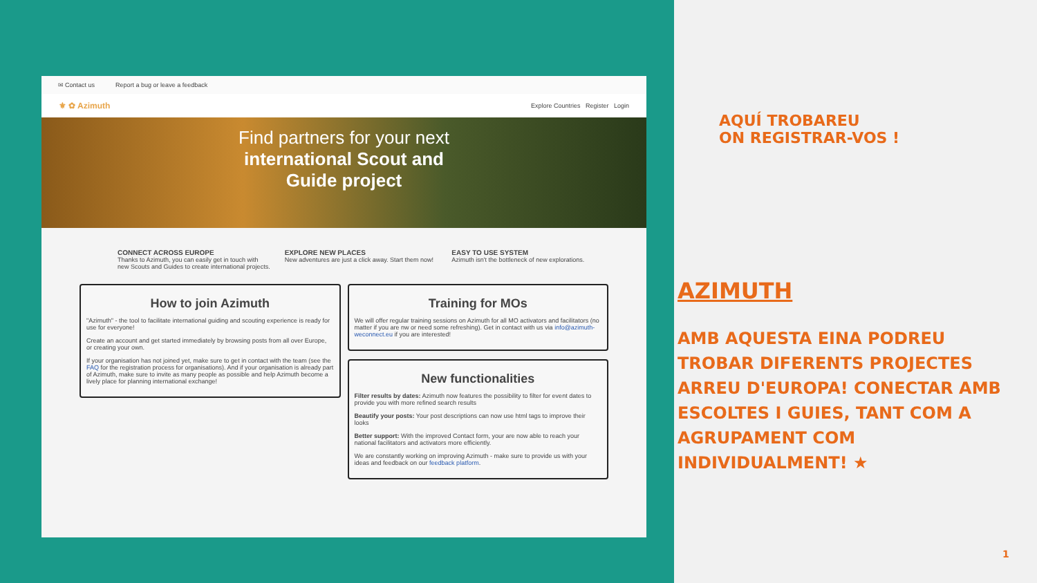✉ Contact us Report a bug or leave a feedback
⚜ ✿ Azimuth Explore Countries Register Login
Find partners for your next
international Scout and
Guide project
CONNECT ACROSS EUROPE
Thanks to Azimuth, you can easily get in touch with new Scouts and Guides to create international projects.
EXPLORE NEW PLACES
New adventures are just a click away. Start them now!
EASY TO USE SYSTEM
Azimuth isn't the bottleneck of new explorations.
How to join Azimuth
"Azimuth" - the tool to facilitate international guiding and scouting experience is ready for use for everyone!
Create an account and get started immediately by browsing posts from all over Europe, or creating your own.
If your organisation has not joined yet, make sure to get in contact with the team (see the FAQ for the registration process for organisations). And if your organisation is already part of Azimuth, make sure to invite as many people as possible and help Azimuth become a lively place for planning international exchange!
Training for MOs
We will offer regular training sessions on Azimuth for all MO activators and facilitators (no matter if you are nw or need some refreshing). Get in contact with us via info@azimuth-weconnect.eu if you are interested!
New functionalities
Filter results by dates: Azimuth now features the possibility to filter for event dates to provide you with more refined search results
Beautify your posts: Your post descriptions can now use html tags to improve their looks
Better support: With the improved Contact form, your are now able to reach your national facilitators and activators more efficiently.
We are constantly working on improving Azimuth - make sure to provide us with your ideas and feedback on our feedback platform.
AQUÍ TROBAREU
ON REGISTRAR-VOS !
AZIMUTH
AMB AQUESTA EINA PODREU TROBAR DIFERENTS PROJECTES ARREU D'EUROPA! CONECTAR AMB ESCOLTES I GUIES, TANT COM A AGRUPAMENT COM INDIVIDUALMENT! ★
1